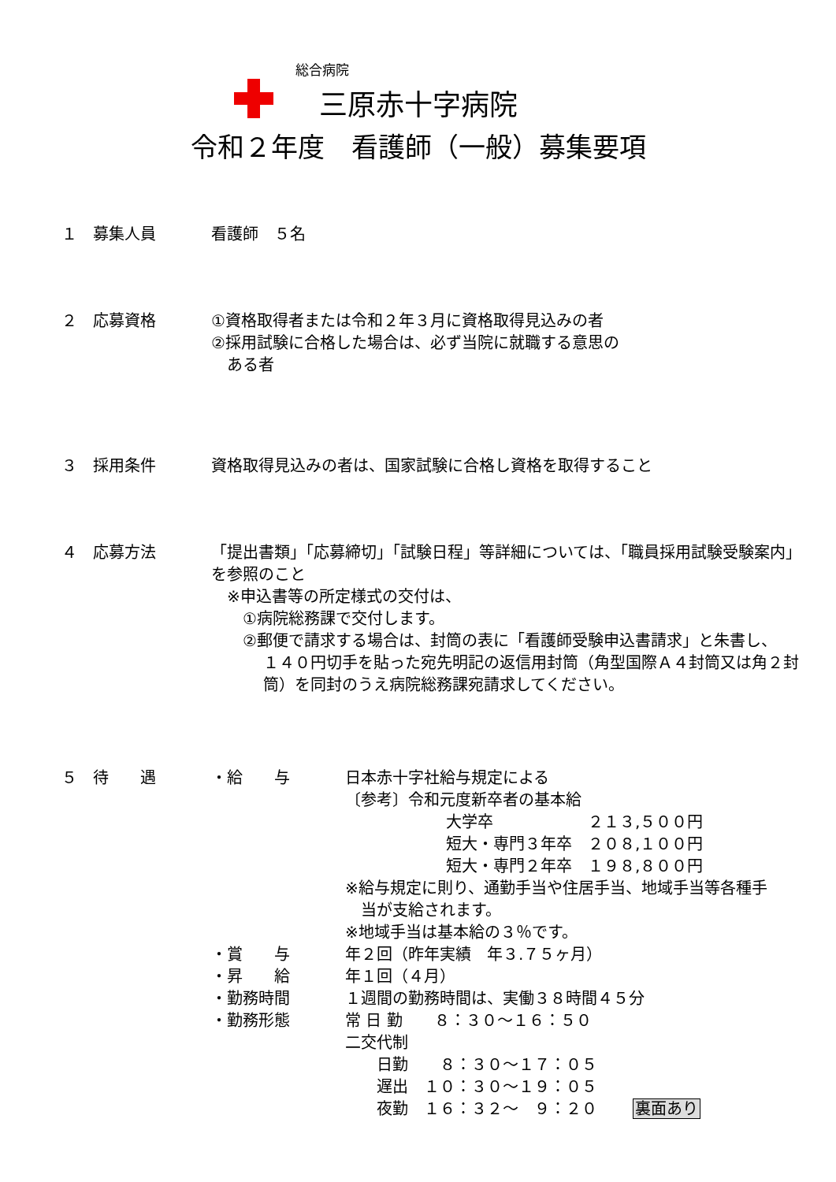総合病院
三原赤十字病院
令和２年度　看護師（一般）募集要項
１ 募集人員 看護師　５名
２ 応募資格 ①資格取得者または令和２年３月に資格取得見込みの者
②採用試験に合格した場合は、必ず当院に就職する意思の
　ある者
３ 採用条件 資格取得見込みの者は、国家試験に合格し資格を取得すること
４ 応募方法 「提出書類」「応募締切」「試験日程」等詳細については、「職員採用試験受験案内」を参照のこと
　※申込書等の所定様式の交付は、
　　①病院総務課で交付します。
　　②郵便で請求する場合は、封筒の表に「看護師受験申込書請求」と朱書し、
１４０円切手を貼った宛先明記の返信用封筒（角型国際Ａ４封筒又は角２封筒）を同封のうえ病院総務課宛請求してください。
５ 待　　遇 ・給　　与 日本赤十字社給与規定による
〔参考〕令和元度新卒者の基本給
大学卒　　　　　　２１３,５００円
短大・専門３年卒　２０８,１００円
短大・専門２年卒　１９８,８００円
※給与規定に則り、通勤手当や住居手当、地域手当等各種手
　当が支給されます。
※地域手当は基本給の３％です。
・賞　　与 年２回（昨年実績　年３.７５ヶ月）
・昇　　給 年１回（４月）
・勤務時間 １週間の勤務時間は、実働３８時間４５分
・勤務形態 常 日 勤　　８：３０～１６：５０
二交代制
　　日勤　　８：３０～１７：０５
　　遅出　１０：３０～１９：０５
　　夜勤　１６：３２～　９：２０ 裏面あり